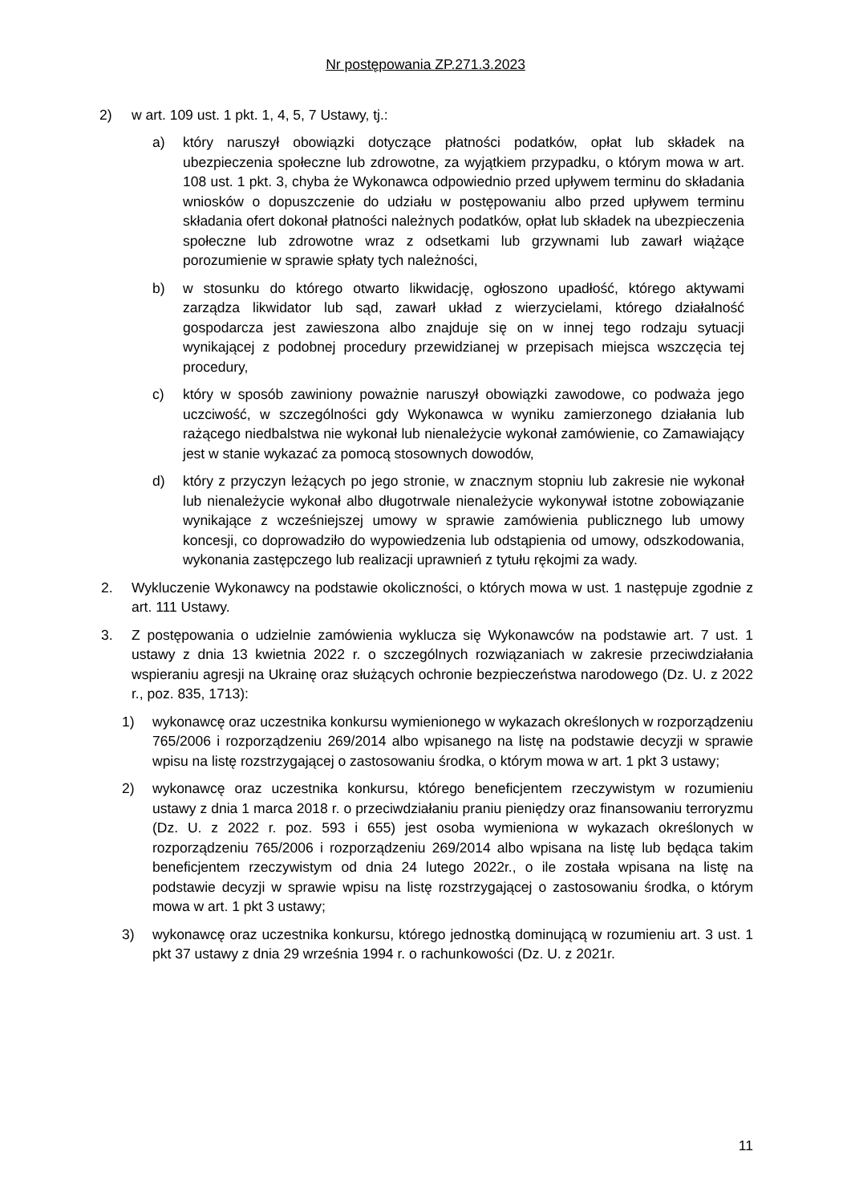Nr postępowania ZP.271.3.2023
2) w art. 109 ust. 1 pkt. 1, 4, 5, 7 Ustawy, tj.:
a) który naruszył obowiązki dotyczące płatności podatków, opłat lub składek na ubezpieczenia społeczne lub zdrowotne, za wyjątkiem przypadku, o którym mowa w art. 108 ust. 1 pkt. 3, chyba że Wykonawca odpowiednio przed upływem terminu do składania wniosków o dopuszczenie do udziału w postępowaniu albo przed upływem terminu składania ofert dokonał płatności należnych podatków, opłat lub składek na ubezpieczenia społeczne lub zdrowotne wraz z odsetkami lub grzywnami lub zawarł wiążące porozumienie w sprawie spłaty tych należności,
b) w stosunku do którego otwarto likwidację, ogłoszono upadłość, którego aktywami zarządza likwidator lub sąd, zawarł układ z wierzycielami, którego działalność gospodarcza jest zawieszona albo znajduje się on w innej tego rodzaju sytuacji wynikającej z podobnej procedury przewidzianej w przepisach miejsca wszczęcia tej procedury,
c) który w sposób zawiniony poważnie naruszył obowiązki zawodowe, co podważa jego uczciwość, w szczególności gdy Wykonawca w wyniku zamierzonego działania lub rażącego niedbalstwa nie wykonał lub nienależycie wykonał zamówienie, co Zamawiający jest w stanie wykazać za pomocą stosownych dowodów,
d) który z przyczyn leżących po jego stronie, w znacznym stopniu lub zakresie nie wykonał lub nienależycie wykonał albo długotrwale nienależycie wykonywał istotne zobowiązanie wynikające z wcześniejszej umowy w sprawie zamówienia publicznego lub umowy koncesji, co doprowadziło do wypowiedzenia lub odstąpienia od umowy, odszkodowania, wykonania zastępczego lub realizacji uprawnień z tytułu rękojmi za wady.
2. Wykluczenie Wykonawcy na podstawie okoliczności, o których mowa w ust. 1 następuje zgodnie z art. 111 Ustawy.
3. Z postępowania o udzielnie zamówienia wyklucza się Wykonawców na podstawie art. 7 ust. 1 ustawy z dnia 13 kwietnia 2022 r. o szczególnych rozwiązaniach w zakresie przeciwdziałania wspieraniu agresji na Ukrainę oraz służących ochronie bezpieczeństwa narodowego (Dz. U. z 2022 r., poz. 835, 1713):
1) wykonawcę oraz uczestnika konkursu wymienionego w wykazach określonych w rozporządzeniu 765/2006 i rozporządzeniu 269/2014 albo wpisanego na listę na podstawie decyzji w sprawie wpisu na listę rozstrzygającej o zastosowaniu środka, o którym mowa w art. 1 pkt 3 ustawy;
2) wykonawcę oraz uczestnika konkursu, którego beneficjentem rzeczywistym w rozumieniu ustawy z dnia 1 marca 2018 r. o przeciwdziałaniu praniu pieniędzy oraz finansowaniu terroryzmu (Dz. U. z 2022 r. poz. 593 i 655) jest osoba wymieniona w wykazach określonych w rozporządzeniu 765/2006 i rozporządzeniu 269/2014 albo wpisana na listę lub będąca takim beneficjentem rzeczywistym od dnia 24 lutego 2022r., o ile została wpisana na listę na podstawie decyzji w sprawie wpisu na listę rozstrzygającej o zastosowaniu środka, o którym mowa w art. 1 pkt 3 ustawy;
3) wykonawcę oraz uczestnika konkursu, którego jednostką dominującą w rozumieniu art. 3 ust. 1 pkt 37 ustawy z dnia 29 września 1994 r. o rachunkowości (Dz. U. z 2021r.
11